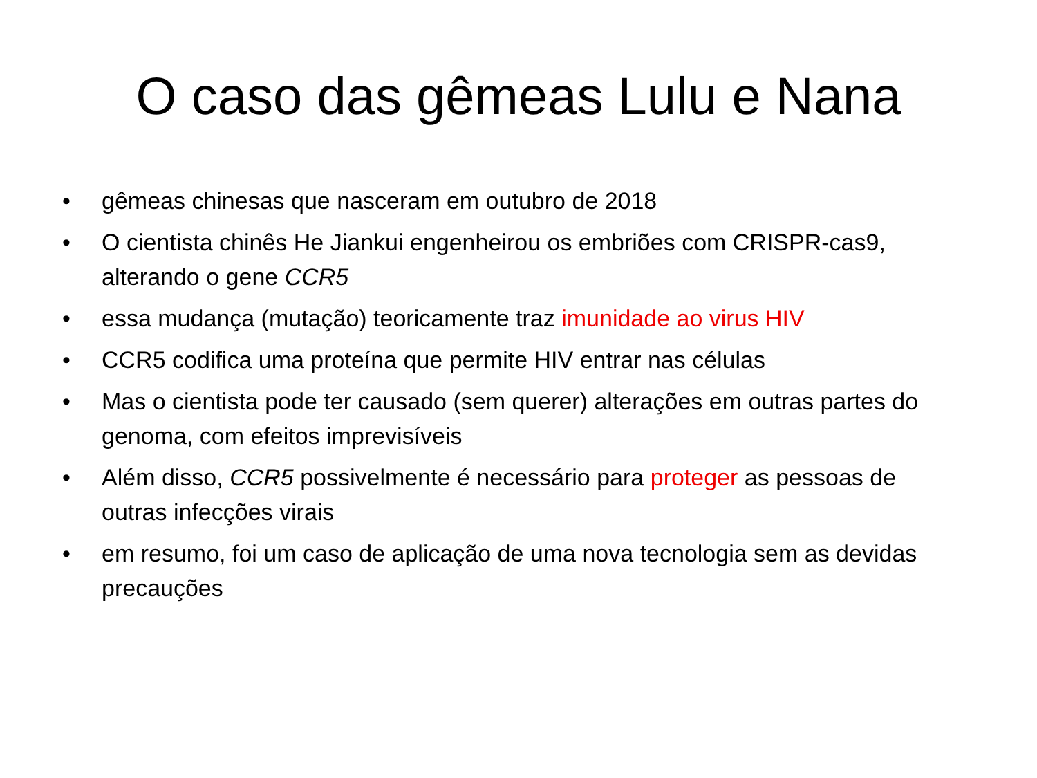O caso das gêmeas Lulu e Nana
• gêmeas chinesas que nasceram em outubro de 2018
• O cientista chinês He Jiankui engenheirou os embriões com CRISPR-cas9, alterando o gene CCR5
• essa mudança (mutação) teoricamente traz imunidade ao virus HIV
• CCR5 codifica uma proteína que permite HIV entrar nas células
• Mas o cientista pode ter causado (sem querer) alterações em outras partes do genoma, com efeitos imprevisíveis
• Além disso, CCR5 possivelmente é necessário para proteger as pessoas de outras infecções virais
• em resumo, foi um caso de aplicação de uma nova tecnologia sem as devidas precauções